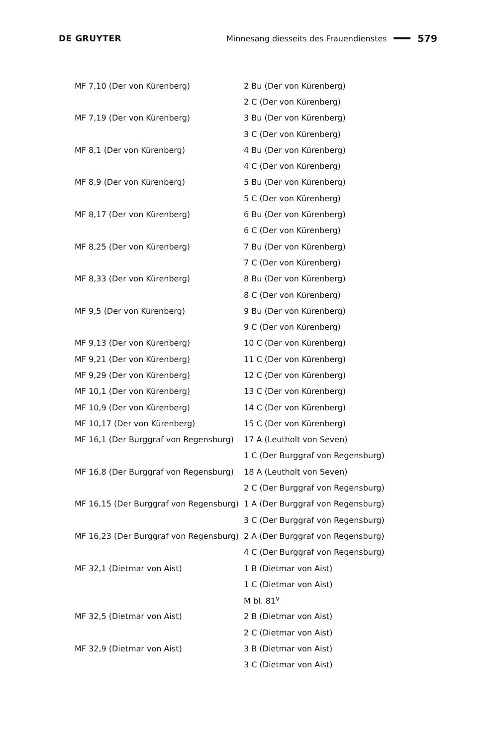DE GRUYTER Minnesang diesseits des Frauendienstes 579
| MF 7,10 (Der von Kürenberg) | 2 Bu (Der von Kürenberg) |
| | 2 C (Der von Kürenberg) |
| MF 7,19 (Der von Kürenberg) | 3 Bu (Der von Kürenberg) |
| | 3 C (Der von Kürenberg) |
| MF 8,1 (Der von Kürenberg) | 4 Bu (Der von Kürenberg) |
| | 4 C (Der von Kürenberg) |
| MF 8,9 (Der von Kürenberg) | 5 Bu (Der von Kürenberg) |
| | 5 C (Der von Kürenberg) |
| MF 8,17 (Der von Kürenberg) | 6 Bu (Der von Kürenberg) |
| | 6 C (Der von Kürenberg) |
| MF 8,25 (Der von Kürenberg) | 7 Bu (Der von Kürenberg) |
| | 7 C (Der von Kürenberg) |
| MF 8,33 (Der von Kürenberg) | 8 Bu (Der von Kürenberg) |
| | 8 C (Der von Kürenberg) |
| MF 9,5 (Der von Kürenberg) | 9 Bu (Der von Kürenberg) |
| | 9 C (Der von Kürenberg) |
| MF 9,13 (Der von Kürenberg) | 10 C (Der von Kürenberg) |
| MF 9,21 (Der von Kürenberg) | 11 C (Der von Kürenberg) |
| MF 9,29 (Der von Kürenberg) | 12 C (Der von Kürenberg) |
| MF 10,1 (Der von Kürenberg) | 13 C (Der von Kürenberg) |
| MF 10,9 (Der von Kürenberg) | 14 C (Der von Kürenberg) |
| MF 10,17 (Der von Kürenberg) | 15 C (Der von Kürenberg) |
| MF 16,1 (Der Burggraf von Regensburg) | 17 A (Leutholt von Seven) |
| | 1 C (Der Burggraf von Regensburg) |
| MF 16,8 (Der Burggraf von Regensburg) | 18 A (Leutholt von Seven) |
| | 2 C (Der Burggraf von Regensburg) |
| MF 16,15 (Der Burggraf von Regensburg) | 1 A (Der Burggraf von Regensburg) |
| | 3 C (Der Burggraf von Regensburg) |
| MF 16,23 (Der Burggraf von Regensburg) | 2 A (Der Burggraf von Regensburg) |
| | 4 C (Der Burggraf von Regensburg) |
| MF 32,1 (Dietmar von Aist) | 1 B (Dietmar von Aist) |
| | 1 C (Dietmar von Aist) |
| | M bl. 81<sup>v</sup> |
| MF 32,5 (Dietmar von Aist) | 2 B (Dietmar von Aist) |
| | 2 C (Dietmar von Aist) |
| MF 32,9 (Dietmar von Aist) | 3 B (Dietmar von Aist) |
| | 3 C (Dietmar von Aist) |